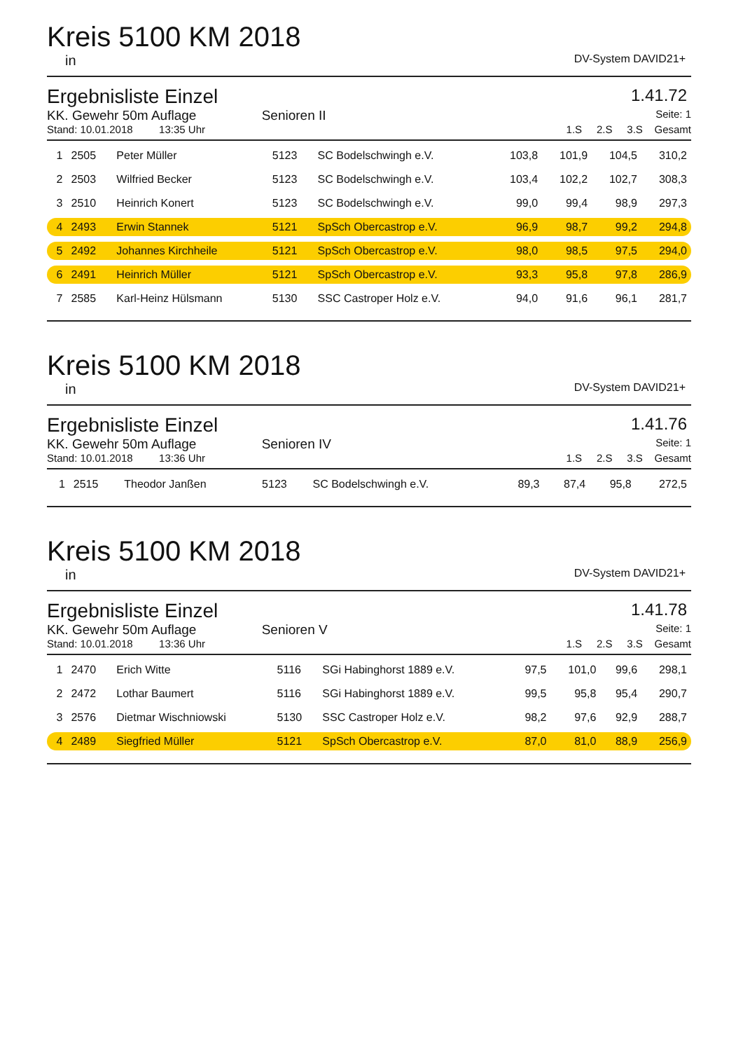Kreis 5100 KM 2018
in DV-System DAVID21+
Ergebnisliste Einzel 1.41.72
KK. Gewehr 50m Auflage Senioren II
Seite: 1
Stand: 10.01.2018 13:35 Uhr 1.S 2.S 3.S Gesamt
| 1 | 2505 | Peter Müller | 5123 | SC Bodelschwingh e.V. | 103,8 | 101,9 | 104,5 | 310,2 |
| 2 | 2503 | Wilfried Becker | 5123 | SC Bodelschwingh e.V. | 103,4 | 102,2 | 102,7 | 308,3 |
| 3 | 2510 | Heinrich Konert | 5123 | SC Bodelschwingh e.V. | 99,0 | 99,4 | 98,9 | 297,3 |
| 4 | 2493 | Erwin Stannek | 5121 | SpSch Obercastrop e.V. | 96,9 | 98,7 | 99,2 | 294,8 |
| 5 | 2492 | Johannes Kirchheile | 5121 | SpSch Obercastrop e.V. | 98,0 | 98,5 | 97,5 | 294,0 |
| 6 | 2491 | Heinrich Müller | 5121 | SpSch Obercastrop e.V. | 93,3 | 95,8 | 97,8 | 286,9 |
| 7 | 2585 | Karl-Heinz Hülsmann | 5130 | SSC Castroper Holz e.V. | 94,0 | 91,6 | 96,1 | 281,7 |
Kreis 5100 KM 2018
in DV-System DAVID21+
Ergebnisliste Einzel 1.41.76
KK. Gewehr 50m Auflage Senioren IV
Seite: 1
Stand: 10.01.2018 13:36 Uhr 1.S 2.S 3.S Gesamt
| 1 | 2515 | Theodor Janßen | 5123 | SC Bodelschwingh e.V. | 89,3 | 87,4 | 95,8 | 272,5 |
Kreis 5100 KM 2018
in DV-System DAVID21+
Ergebnisliste Einzel 1.41.78
KK. Gewehr 50m Auflage Senioren V
Seite: 1
Stand: 10.01.2018 13:36 Uhr 1.S 2.S 3.S Gesamt
| 1 | 2470 | Erich Witte | 5116 | SGi Habinghorst 1889 e.V. | 97,5 | 101,0 | 99,6 | 298,1 |
| 2 | 2472 | Lothar Baumert | 5116 | SGi Habinghorst 1889 e.V. | 99,5 | 95,8 | 95,4 | 290,7 |
| 3 | 2576 | Dietmar Wischniowski | 5130 | SSC Castroper Holz e.V. | 98,2 | 97,6 | 92,9 | 288,7 |
| 4 | 2489 | Siegfried Müller | 5121 | SpSch Obercastrop e.V. | 87,0 | 81,0 | 88,9 | 256,9 |